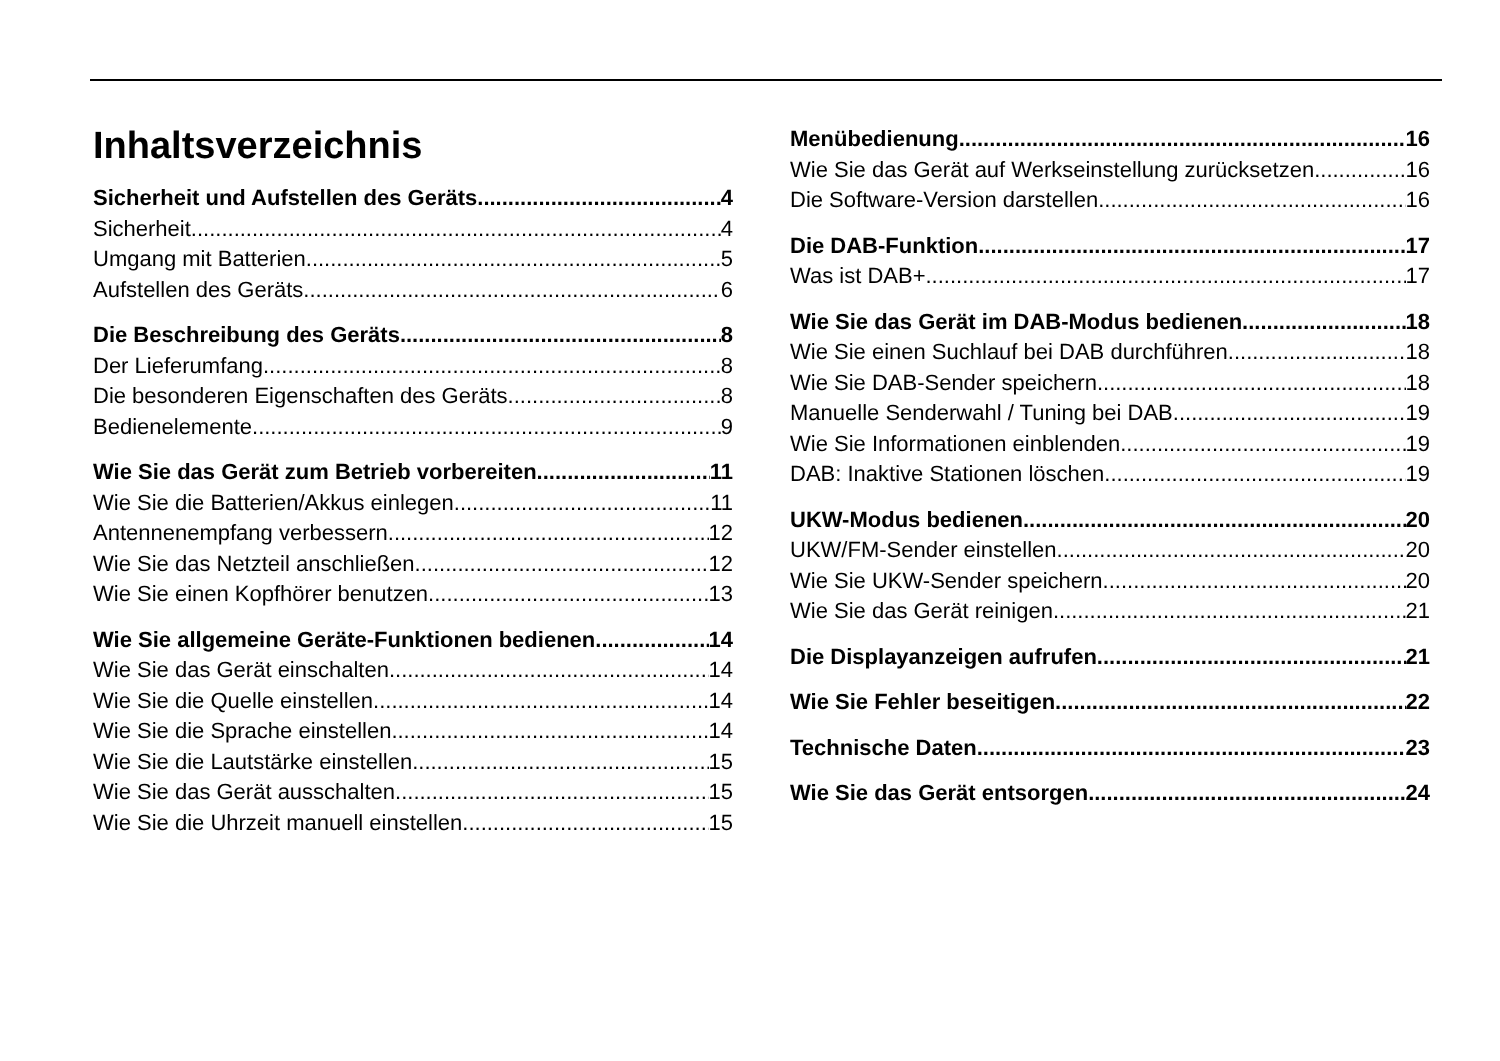Inhaltsverzeichnis
Sicherheit und Aufstellen des Geräts 4
Sicherheit 4
Umgang mit Batterien 5
Aufstellen des Geräts 6
Die Beschreibung des Geräts 8
Der Lieferumfang 8
Die besonderen Eigenschaften des Geräts 8
Bedienelemente 9
Wie Sie das Gerät zum Betrieb vorbereiten 11
Wie Sie die Batterien/Akkus einlegen 11
Antennenempfang verbessern 12
Wie Sie das Netzteil anschließen 12
Wie Sie einen Kopfhörer benutzen 13
Wie Sie allgemeine Geräte-Funktionen bedienen 14
Wie Sie das Gerät einschalten 14
Wie Sie die Quelle einstellen 14
Wie Sie die Sprache einstellen 14
Wie Sie die Lautstärke einstellen 15
Wie Sie das Gerät ausschalten 15
Wie Sie die Uhrzeit manuell einstellen 15
Menübedienung 16
Wie Sie das Gerät auf Werkseinstellung zurücksetzen 16
Die Software-Version darstellen 16
Die DAB-Funktion 17
Was ist DAB+ 17
Wie Sie das Gerät im DAB-Modus bedienen 18
Wie Sie einen Suchlauf bei DAB durchführen 18
Wie Sie DAB-Sender speichern 18
Manuelle Senderwahl / Tuning bei DAB 19
Wie Sie Informationen einblenden 19
DAB: Inaktive Stationen löschen 19
UKW-Modus bedienen 20
UKW/FM-Sender einstellen 20
Wie Sie UKW-Sender speichern 20
Wie Sie das Gerät reinigen 21
Die Displayanzeigen aufrufen 21
Wie Sie Fehler beseitigen 22
Technische Daten 23
Wie Sie das Gerät entsorgen 24